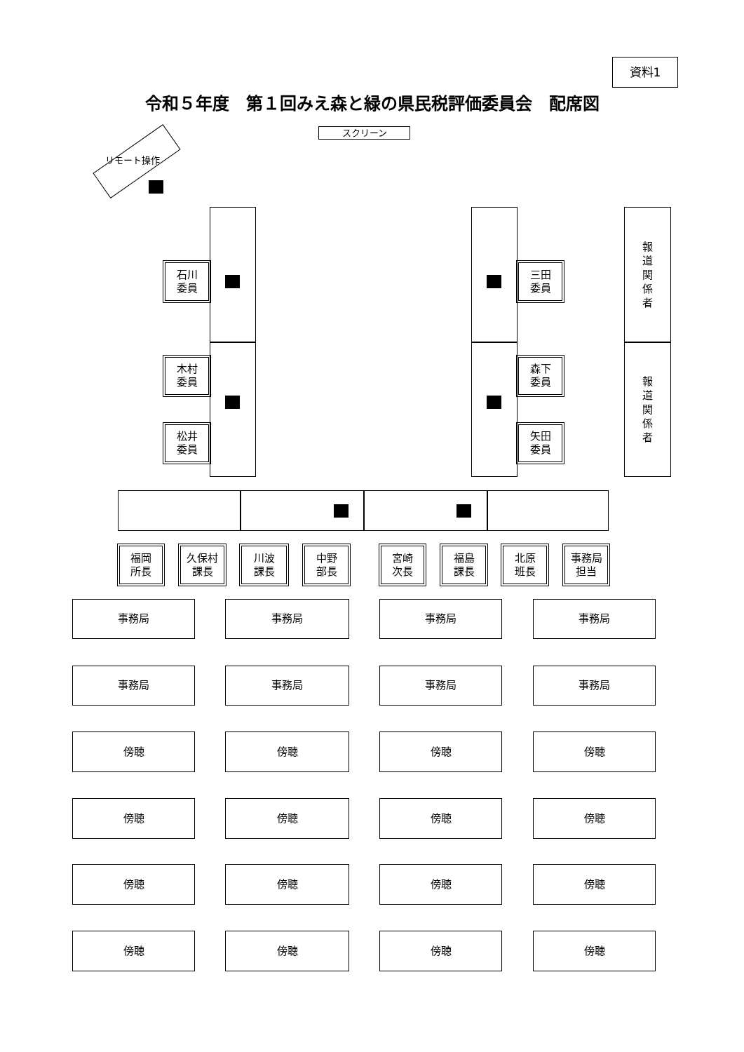資料1
令和５年度　第１回みえ森と緑の県民税評価委員会　配席図
スクリーン
リモート操作
石川
委員
木村
委員
松井
委員
三田
委員
森下
委員
矢田
委員
報
道
関
係
者
報
道
関
係
者
福岡
所長
久保村
課長
川波
課長
中野
部長
宮崎
次長
福島
課長
北原
班長
事務局
担当
事務局 事務局 事務局 事務局
事務局 事務局 事務局 事務局
傍聴 傍聴 傍聴 傍聴
傍聴 傍聴 傍聴 傍聴
傍聴 傍聴 傍聴 傍聴
傍聴 傍聴 傍聴 傍聴